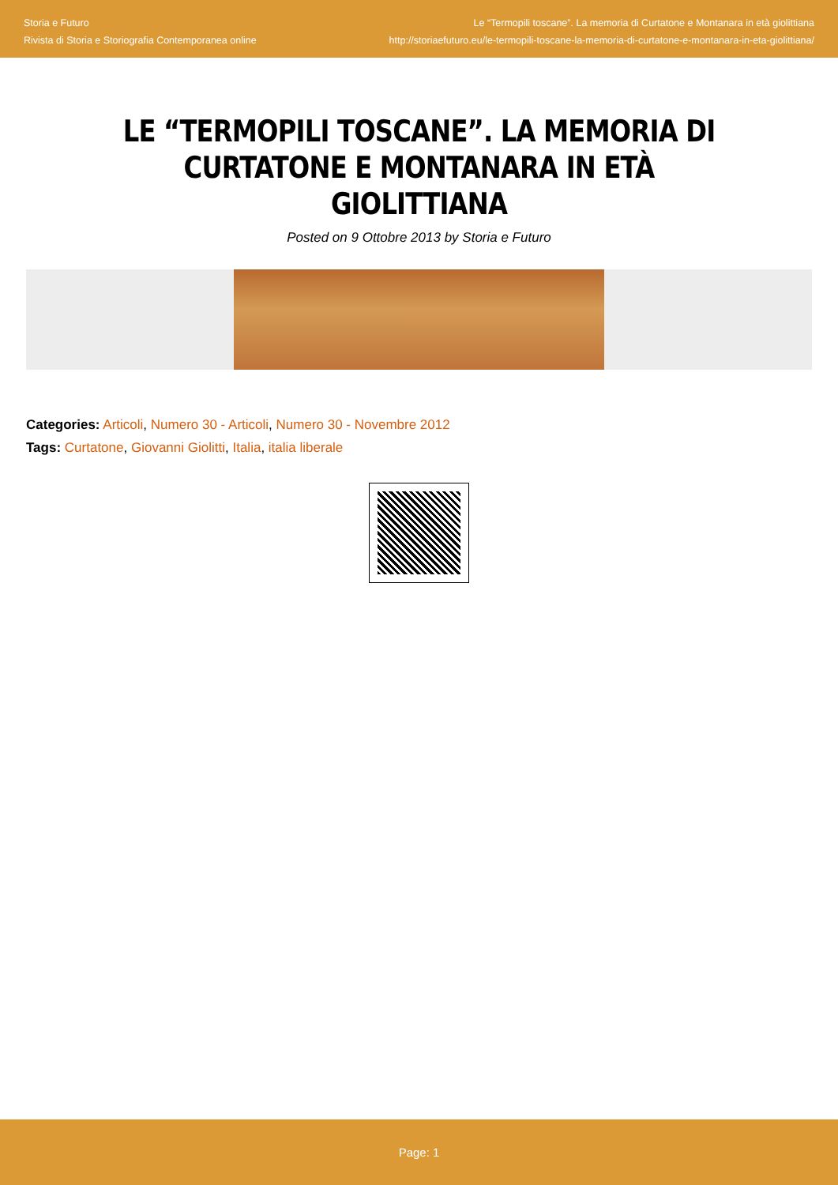Storia e Futuro
Rivista di Storia e Storiografia Contemporanea online
Le “Termopili toscane”. La memoria di Curtatone e Montanara in età giolittiana
http://storiaefuturo.eu/le-termopili-toscane-la-memoria-di-curtatone-e-montanara-in-eta-giolittiana/
LE “TERMOPILI TOSCANE”. LA MEMORIA DI CURTATONE E MONTANARA IN ETÀ GIOLITTIANA
Posted on 9 Ottobre 2013 by Storia e Futuro
Categories: Articoli, Numero 30 - Articoli, Numero 30 - Novembre 2012
Tags: Curtatone, Giovanni Giolitti, Italia, italia liberale
Page: 1